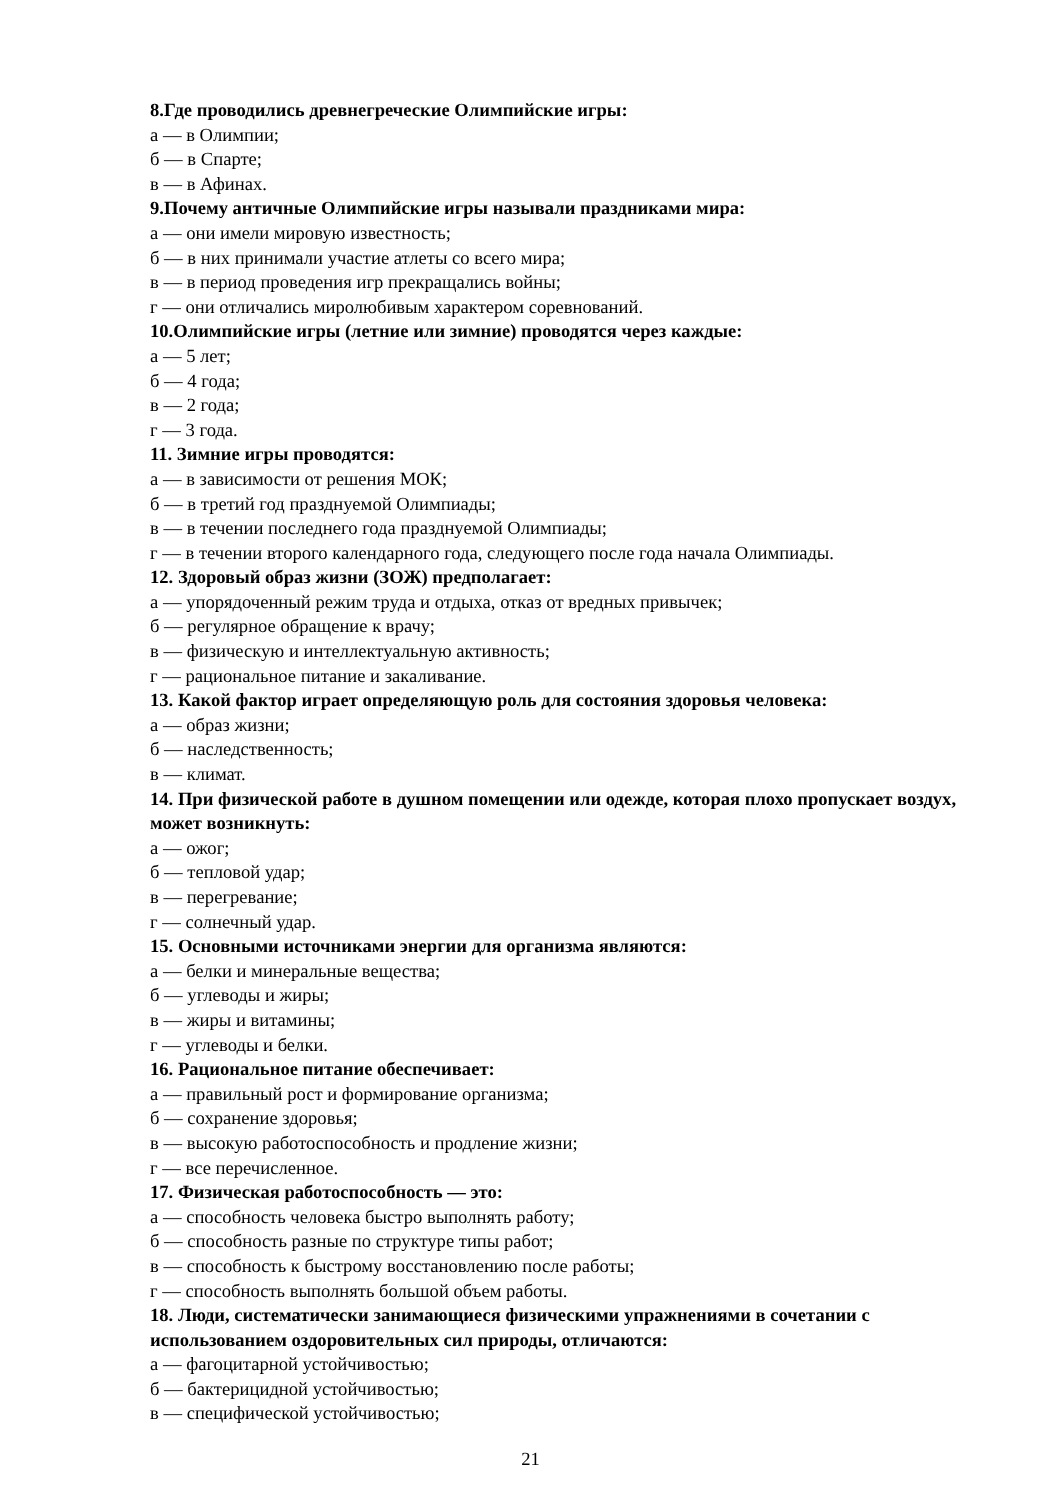8.Где проводились древнегреческие Олимпийские игры:
а — в Олимпии;
б — в Спарте;
в — в Афинах.
9.Почему античные Олимпийские игры называли праздниками мира:
а — они имели мировую известность;
б — в них принимали участие атлеты со всего мира;
в — в период проведения игр прекращались войны;
г — они отличались миролюбивым характером соревнований.
10.Олимпийские игры (летние или зимние) проводятся через каждые:
а — 5 лет;
б — 4 года;
в — 2 года;
г — 3 года.
11. Зимние игры проводятся:
а — в зависимости от решения МОК;
б — в третий год празднуемой Олимпиады;
в — в течении последнего года празднуемой Олимпиады;
г — в течении второго календарного года, следующего после года начала Олимпиады.
12. Здоровый образ жизни (ЗОЖ) предполагает:
а — упорядоченный режим труда и отдыха, отказ от вредных привычек;
б — регулярное обращение к врачу;
в — физическую и интеллектуальную активность;
г — рациональное питание и закаливание.
13. Какой фактор играет определяющую роль для состояния здоровья человека:
а — образ жизни;
б — наследственность;
в — климат.
14. При физической работе в душном помещении или одежде, которая плохо пропускает воздух, может возникнуть:
а — ожог;
б — тепловой удар;
в — перегревание;
г — солнечный удар.
15. Основными источниками энергии для организма являются:
а — белки и минеральные вещества;
б — углеводы и жиры;
в — жиры и витамины;
г — углеводы и белки.
16. Рациональное питание обеспечивает:
а — правильный рост и формирование организма;
б — сохранение здоровья;
в — высокую работоспособность и продление жизни;
г — все перечисленное.
17. Физическая работоспособность — это:
а — способность человека быстро выполнять работу;
б — способность разные по структуре типы работ;
в — способность к быстрому восстановлению после работы;
г — способность выполнять большой объем работы.
18. Люди, систематически занимающиеся физическими упражнениями в сочетании с использованием оздоровительных сил природы, отличаются:
а — фагоцитарной устойчивостью;
б — бактерицидной устойчивостью;
в — специфической устойчивостью;
21